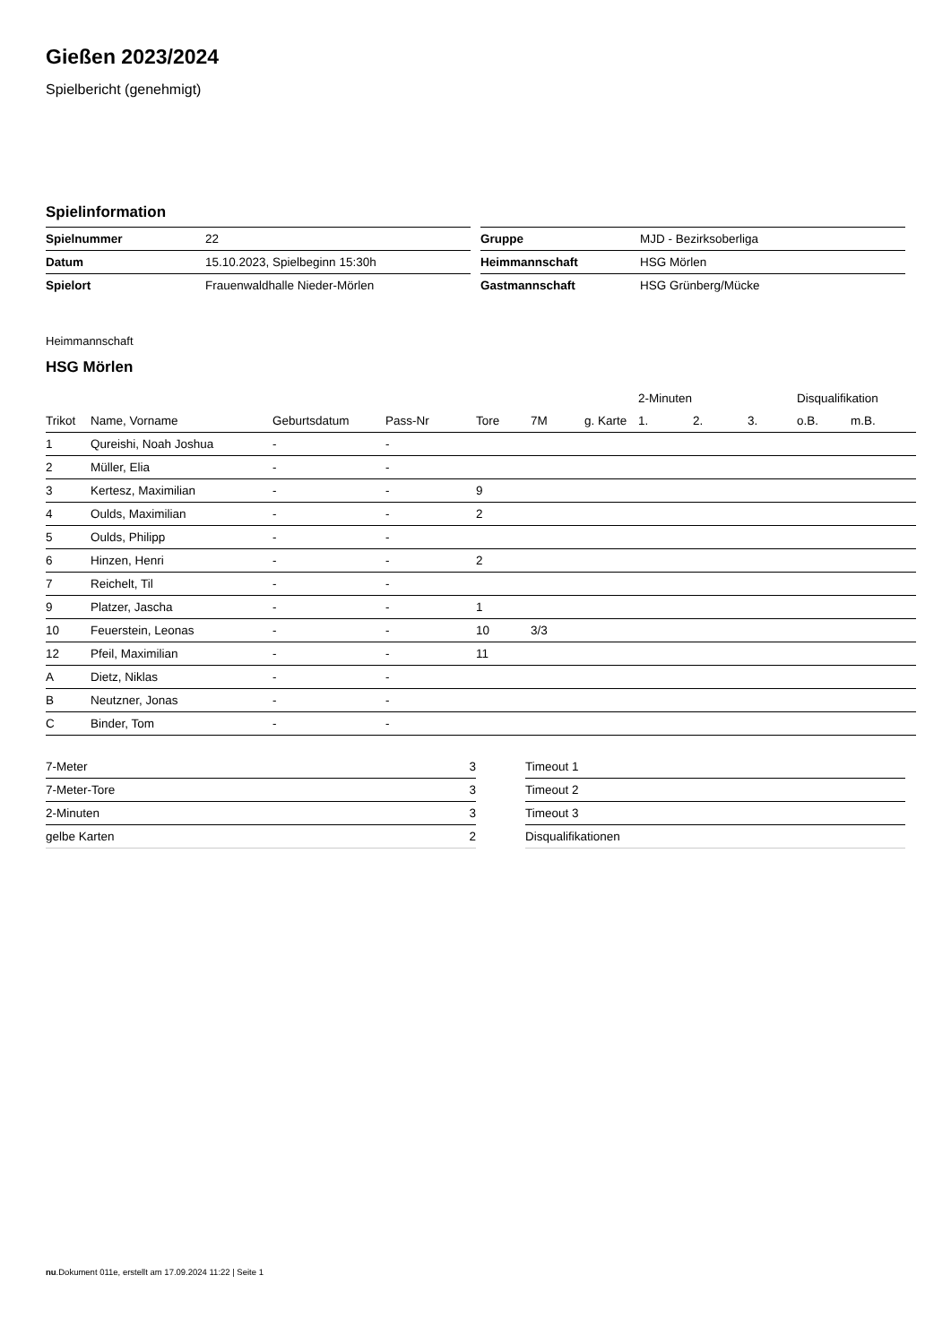Gießen 2023/2024
Spielbericht (genehmigt)
Spielinformation
| Spielnummer | 22 |
| Datum | 15.10.2023, Spielbeginn 15:30h |
| Spielort | Frauenwaldhalle Nieder-Mörlen |
| Gruppe | MJD - Bezirksoberliga |
| Heimmannschaft | HSG Mörlen |
| Gastmannschaft | HSG Grünberg/Mücke |
Heimmannschaft
HSG Mörlen
| | | | | | | | 2-Minuten | | | Disqualifikation | |
| --- | --- | --- | --- | --- | --- | --- | --- | --- | --- | --- | --- |
| Trikot | Name, Vorname | Geburtsdatum | Pass-Nr | Tore | 7M | g. Karte | 1. | 2. | 3. | o.B. | m.B. |
| 1 | Qureishi, Noah Joshua | - | - | | | | | | | | |
| 2 | Müller, Elia | - | - | | | | | | | | |
| 3 | Kertesz, Maximilian | - | - | 9 | | | | | | | |
| 4 | Oulds, Maximilian | - | - | 2 | | | | | | | |
| 5 | Oulds, Philipp | - | - | | | | | | | | |
| 6 | Hinzen, Henri | - | - | 2 | | | | | | | |
| 7 | Reichelt, Til | - | - | | | | | | | | |
| 9 | Platzer, Jascha | - | - | 1 | | | | | | | |
| 10 | Feuerstein, Leonas | - | - | 10 | 3/3 | | | | | | |
| 12 | Pfeil, Maximilian | - | - | 11 | | | | | | | |
| A | Dietz, Niklas | - | - | | | | | | | | |
| B | Neutzner, Jonas | - | - | | | | | | | | |
| C | Binder, Tom | - | - | | | | | | | | |
| 7-Meter | 3 |
| 7-Meter-Tore | 3 |
| 2-Minuten | 3 |
| gelbe Karten | 2 |
| Timeout 1 |
| Timeout 2 |
| Timeout 3 |
| Disqualifikationen |
nu.Dokument 011e, erstellt am 17.09.2024 11:22 | Seite 1